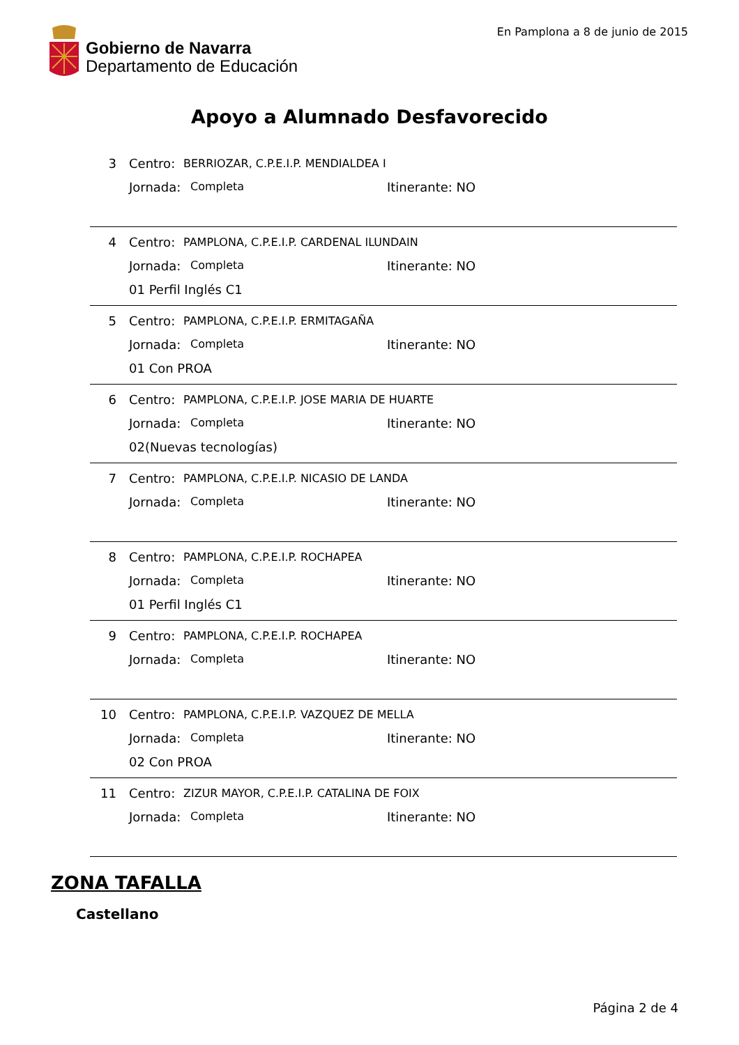Gobierno de Navarra
Departamento de Educación
En Pamplona a 8 de junio de 2015
Apoyo a Alumnado Desfavorecido
3 Centro: BERRIOZAR, C.P.E.I.P. MENDIALDEA I
Jornada: Completa Itinerante: NO
4 Centro: PAMPLONA, C.P.E.I.P. CARDENAL ILUNDAIN
Jornada: Completa Itinerante: NO
01 Perfil Inglés C1
5 Centro: PAMPLONA, C.P.E.I.P. ERMITAGAÑA
Jornada: Completa Itinerante: NO
01 Con PROA
6 Centro: PAMPLONA, C.P.E.I.P. JOSE MARIA DE HUARTE
Jornada: Completa Itinerante: NO
02(Nuevas tecnologías)
7 Centro: PAMPLONA, C.P.E.I.P. NICASIO DE LANDA
Jornada: Completa Itinerante: NO
8 Centro: PAMPLONA, C.P.E.I.P. ROCHAPEA
Jornada: Completa Itinerante: NO
01 Perfil Inglés C1
9 Centro: PAMPLONA, C.P.E.I.P. ROCHAPEA
Jornada: Completa Itinerante: NO
10 Centro: PAMPLONA, C.P.E.I.P. VAZQUEZ DE MELLA
Jornada: Completa Itinerante: NO
02 Con PROA
11 Centro: ZIZUR MAYOR, C.P.E.I.P. CATALINA DE FOIX
Jornada: Completa Itinerante: NO
ZONA TAFALLA
Castellano
Página 2 de 4